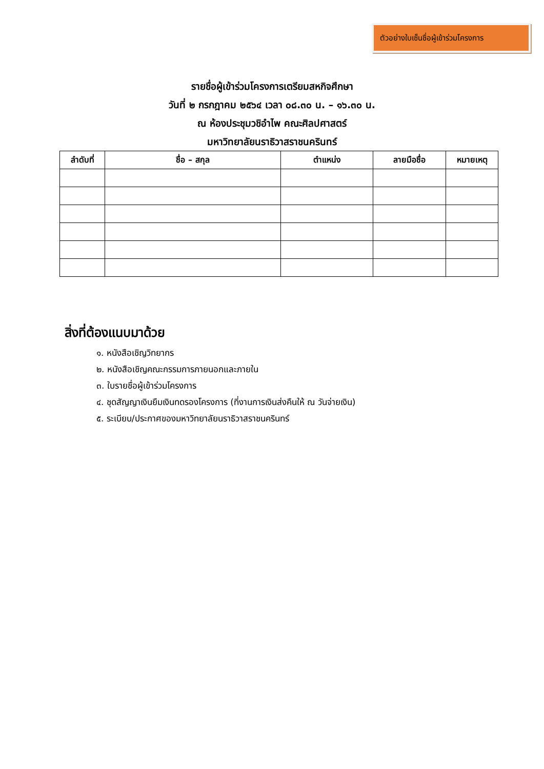ตัวอย่างใบเซ็นชื่อผู้เข้าร่วมโครงการ
รายชื่อผู้เข้าร่วมโครงการเตรียมสหกิจศึกษา
วันที่ ๒ กรกฎาคม ๒๕๖๔ เวลา ๐๘.๓๐ น. – ๑๖.๓๐ น.
ณ ห้องประชุมวชิอำไพ คณะศิลปศาสตร์
มหาวิทยาลัยนราธิวาสราชนครินทร์
| ลำดับที่ | ชื่อ – สกุล | ตำแหน่ง | ลายมือชื่อ | หมายเหตุ |
| --- | --- | --- | --- | --- |
สิ่งที่ต้องแนบมาด้วย
๑. หนังสือเชิญวิทยากร
๒. หนังสือเชิญคณะกรรมการภายนอกและภายใน
๓. ใบรายชื่อผู้เข้าร่วมโครงการ
๔. ชุดสัญญาเงินยืมเงินทดรองโครงการ (ที่งานการเงินส่งคืนให้ ณ วันจ่ายเงิน)
๕. ระเบียบ/ประกาศของมหาวิทยาลัยนราธิวาสราชนครินทร์